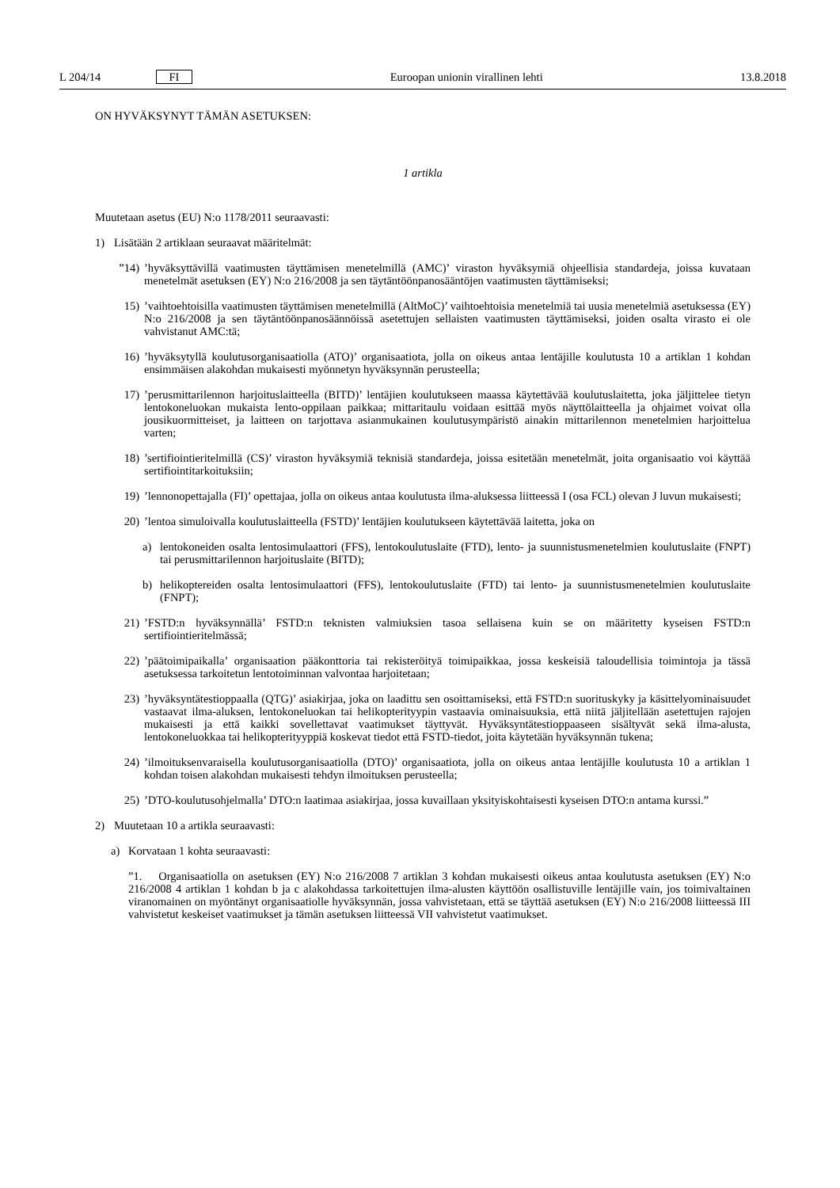L 204/14 FI Euroopan unionin virallinen lehti 13.8.2018
ON HYVÄKSYNYT TÄMÄN ASETUKSEN:
1 artikla
Muutetaan asetus (EU) N:o 1178/2011 seuraavasti:
1) Lisätään 2 artiklaan seuraavat määritelmät:
”14)’hyväksyttävillä vaatimusten täyttämisen menetelmillä (AMC)’ viraston hyväksymiä ohjeellisia standardeja, joissa kuvataan menetelmät asetuksen (EY) N:o 216/2008 ja sen täytäntöönpanosääntöjen vaatimusten täyttämiseksi;
15)’vaihtoehtoisilla vaatimusten täyttämisen menetelmillä (AltMoC)’ vaihtoehtoisia menetelmiä tai uusia menetelmiä asetuksessa (EY) N:o 216/2008 ja sen täytäntöönpanosäännöissä asetettujen sellaisten vaatimusten täyttämiseksi, joiden osalta virasto ei ole vahvistanut AMC:tä;
16)’hyväksytyllä koulutusorganisaatiolla (ATO)’ organisaatiota, jolla on oikeus antaa lentäjille koulutusta 10 a artiklan 1 kohdan ensimmäisen alakohdan mukaisesti myönnetyn hyväksynnän perusteella;
17)’perusmittarilennon harjoituslaitteella (BITD)’ lentäjien koulutukseen maassa käytettävää koulutuslaitetta, joka jäljittelee tietyn lentokoneluokan mukaista lento-oppilaan paikkaa; mittaritaulu voidaan esittää myös näyttölaitteella ja ohjaimet voivat olla jousikuormitteiset, ja laitteen on tarjottava asianmukainen koulutus­ympäristö ainakin mittarilennon menetelmien harjoittelua varten;
18)’sertifiointieritelmillä (CS)’ viraston hyväksymiä teknisiä standardeja, joissa esitetään menetelmät, joita organisaatio voi käyttää sertifiointitarkoituksiin;
19)’lennonopettajalla (FI)’ opettajaa, jolla on oikeus antaa koulutusta ilma-aluksessa liitteessä I (osa FCL) olevan J luvun mukaisesti;
20)’lentoa simuloivalla koulutuslaitteella (FSTD)’ lentäjien koulutukseen käytettävää laitetta, joka on
a) lentokoneiden osalta lentosimulaattori (FFS), lentokoulutuslaite (FTD), lento- ja suunnistusmenetelmien koulutuslaite (FNPT) tai perusmittarilennon harjoituslaite (BITD);
b) helikoptereiden osalta lentosimulaattori (FFS), lentokoulutuslaite (FTD) tai lento- ja suunnistusmenetelmien koulutuslaite (FNPT);
21)’FSTD:n hyväksynnällä’ FSTD:n teknisten valmiuksien tasoa sellaisena kuin se on määritetty kyseisen FSTD:n sertifiointieritelmässä;
22)’päätoimipaikalla’ organisaation pääkonttoria tai rekisteröityä toimipaikkaa, jossa keskeisiä taloudellisia toimintoja ja tässä asetuksessa tarkoitetun lentotoiminnan valvontaa harjoitetaan;
23)’hyväksyntätestioppaalla (QTG)’ asiakirjaa, joka on laadittu sen osoittamiseksi, että FSTD:n suorituskyky ja käsittelyominaisuudet vastaavat ilma-aluksen, lentokoneluokan tai helikopterityypin vastaavia ominaisuuksia, että niitä jäljitellään asetettujen rajojen mukaisesti ja että kaikki sovellettavat vaatimukset täyttyvät. Hyväksyntä­testioppaaseen sisältyvät sekä ilma-alusta, lentokoneluokkaa tai helikopterityyppiä koskevat tiedot että FSTD-tiedot, joita käytetään hyväksynnän tukena;
24)’ilmoituksenvaraisella koulutusorganisaatiolla (DTO)’ organisaatiota, jolla on oikeus antaa lentäjille koulutusta 10 a artiklan 1 kohdan toisen alakohdan mukaisesti tehdyn ilmoituksen perusteella;
25)’DTO-koulutusohjelmalla’ DTO:n laatimaa asiakirjaa, jossa kuvaillaan yksityiskohtaisesti kyseisen DTO:n antama kurssi.”
2) Muutetaan 10 a artikla seuraavasti:
a) Korvataan 1 kohta seuraavasti:
”1. Organisaatiolla on asetuksen (EY) N:o 216/2008 7 artiklan 3 kohdan mukaisesti oikeus antaa koulutusta asetuksen (EY) N:o 216/2008 4 artiklan 1 kohdan b ja c alakohdassa tarkoitettujen ilma-alusten käyttöön osallistuville lentäjille vain, jos toimivaltainen viranomainen on myöntänyt organisaatiolle hyväksynnän, jossa vahvistetaan, että se täyttää asetuksen (EY) N:o 216/2008 liitteessä III vahvistetut keskeiset vaatimukset ja tämän asetuksen liitteessä VII vahvistetut vaatimukset.